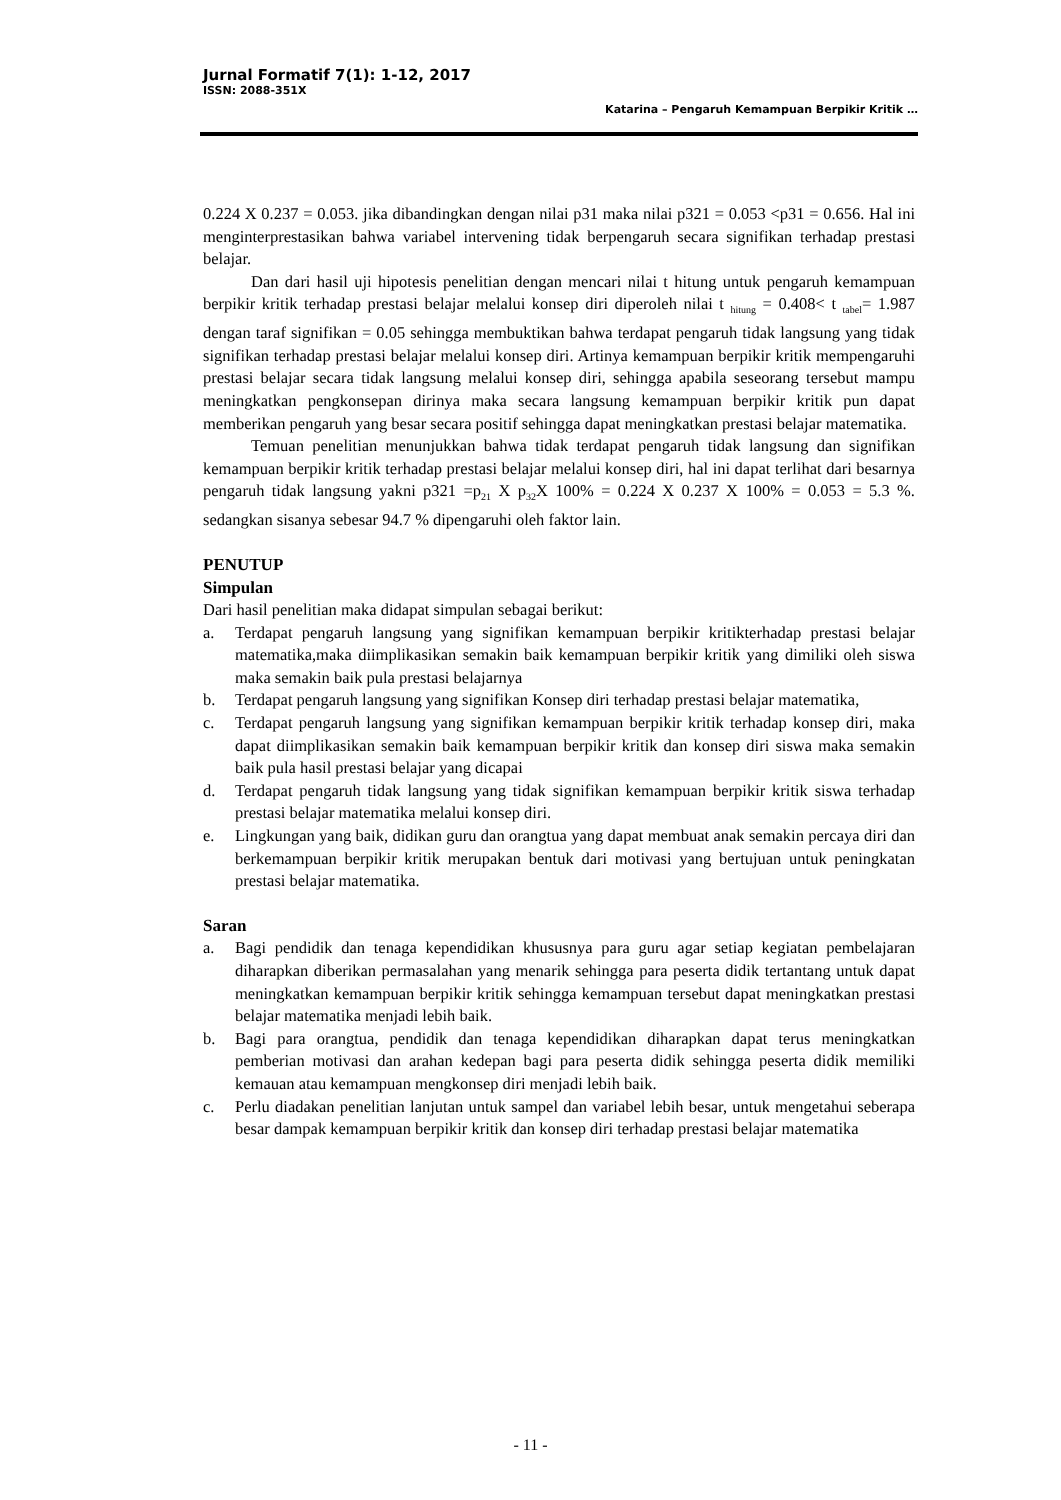Jurnal Formatif 7(1): 1-12, 2017
ISSN: 2088-351X
Katarina – Pengaruh Kemampuan Berpikir Kritik …
0.224 X 0.237 = 0.053. jika dibandingkan dengan nilai p31 maka nilai p321 = 0.053 <p31 = 0.656. Hal ini menginterprestasikan bahwa variabel intervening tidak berpengaruh secara signifikan terhadap prestasi belajar.
Dan dari hasil uji hipotesis penelitian dengan mencari nilai t hitung untuk pengaruh kemampuan berpikir kritik terhadap prestasi belajar melalui konsep diri diperoleh nilai t <sub>hitung</sub> = 0.408< t <sub>tabel</sub>= 1.987 dengan taraf signifikan = 0.05 sehingga membuktikan bahwa terdapat pengaruh tidak langsung yang tidak signifikan terhadap prestasi belajar melalui konsep diri. Artinya kemampuan berpikir kritik mempengaruhi prestasi belajar secara tidak langsung melalui konsep diri, sehingga apabila seseorang tersebut mampu meningkatkan pengkonsepan dirinya maka secara langsung kemampuan berpikir kritik pun dapat memberikan pengaruh yang besar secara positif sehingga dapat meningkatkan prestasi belajar matematika.
Temuan penelitian menunjukkan bahwa tidak terdapat pengaruh tidak langsung dan signifikan kemampuan berpikir kritik terhadap prestasi belajar melalui konsep diri, hal ini dapat terlihat dari besarnya pengaruh tidak langsung yakni p321 =p<sub>21</sub> X p<sub>32</sub>X 100% = 0.224 X 0.237 X 100% = 0.053 = 5.3 %. sedangkan sisanya sebesar 94.7 % dipengaruhi oleh faktor lain.
PENUTUP
Simpulan
Dari hasil penelitian maka didapat simpulan sebagai berikut:
a. Terdapat pengaruh langsung yang signifikan kemampuan berpikir kritikterhadap prestasi belajar matematika,maka diimplikasikan semakin baik kemampuan berpikir kritik yang dimiliki oleh siswa maka semakin baik pula prestasi belajarnya
b. Terdapat pengaruh langsung yang signifikan Konsep diri terhadap prestasi belajar matematika,
c. Terdapat pengaruh langsung yang signifikan kemampuan berpikir kritik terhadap konsep diri, maka dapat diimplikasikan semakin baik kemampuan berpikir kritik dan konsep diri siswa maka semakin baik pula hasil prestasi belajar yang dicapai
d. Terdapat pengaruh tidak langsung yang tidak signifikan kemampuan berpikir kritik siswa terhadap prestasi belajar matematika melalui konsep diri.
e. Lingkungan yang baik, didikan guru dan orangtua yang dapat membuat anak semakin percaya diri dan berkemampuan berpikir kritik merupakan bentuk dari motivasi yang bertujuan untuk peningkatan prestasi belajar matematika.
Saran
a. Bagi pendidik dan tenaga kependidikan khususnya para guru agar setiap kegiatan pembelajaran diharapkan diberikan permasalahan yang menarik sehingga para peserta didik tertantang untuk dapat meningkatkan kemampuan berpikir kritik sehingga kemampuan tersebut dapat meningkatkan prestasi belajar matematika menjadi lebih baik.
b. Bagi para orangtua, pendidik dan tenaga kependidikan diharapkan dapat terus meningkatkan pemberian motivasi dan arahan kedepan bagi para peserta didik sehingga peserta didik memiliki kemauan atau kemampuan mengkonsep diri menjadi lebih baik.
c. Perlu diadakan penelitian lanjutan untuk sampel dan variabel lebih besar, untuk mengetahui seberapa besar dampak kemampuan berpikir kritik dan konsep diri terhadap prestasi belajar matematika
- 11 -